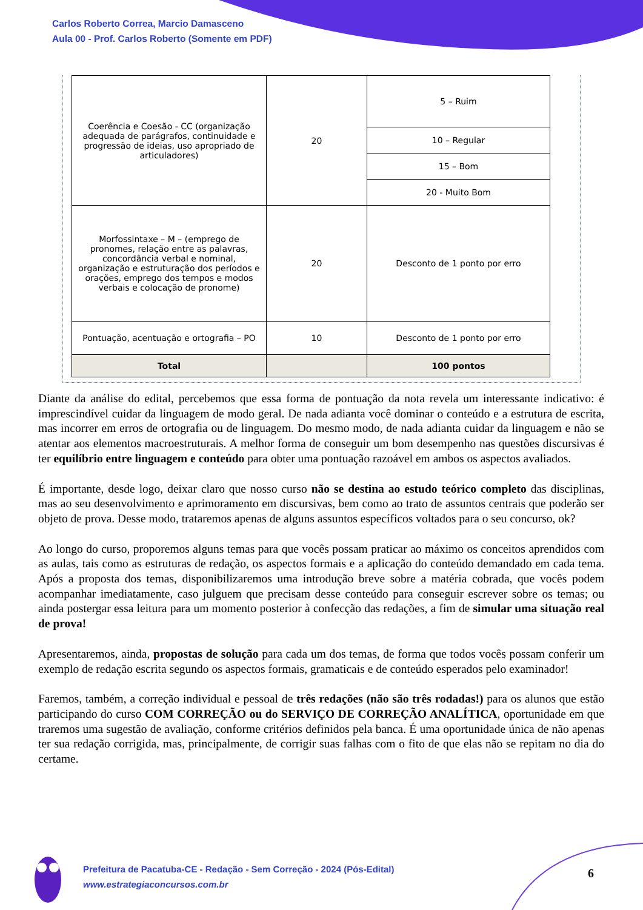Carlos Roberto Correa, Marcio Damasceno
Aula 00 - Prof. Carlos Roberto (Somente em PDF)
| Coerência e Coesão - CC (organização adequada de parágrafos, continuidade e progressão de ideias, uso apropriado de articuladores) | 20 | 5 – Ruim |
| | | 10 – Regular |
| | | 15 – Bom |
| | | 20 - Muito Bom |
| Morfossintaxe – M – (emprego de pronomes, relação entre as palavras, concordância verbal e nominal, organização e estruturação dos períodos e orações, emprego dos tempos e modos verbais e colocação de pronome) | 20 | Desconto de 1 ponto por erro |
| Pontuação, acentuação e ortografia – PO | 10 | Desconto de 1 ponto por erro |
| Total | | 100 pontos |
Diante da análise do edital, percebemos que essa forma de pontuação da nota revela um interessante indicativo: é imprescindível cuidar da linguagem de modo geral. De nada adianta você dominar o conteúdo e a estrutura de escrita, mas incorrer em erros de ortografia ou de linguagem. Do mesmo modo, de nada adianta cuidar da linguagem e não se atentar aos elementos macroestruturais. A melhor forma de conseguir um bom desempenho nas questões discursivas é ter equilíbrio entre linguagem e conteúdo para obter uma pontuação razoável em ambos os aspectos avaliados.
É importante, desde logo, deixar claro que nosso curso não se destina ao estudo teórico completo das disciplinas, mas ao seu desenvolvimento e aprimoramento em discursivas, bem como ao trato de assuntos centrais que poderão ser objeto de prova. Desse modo, trataremos apenas de alguns assuntos específicos voltados para o seu concurso, ok?
Ao longo do curso, proporemos alguns temas para que vocês possam praticar ao máximo os conceitos aprendidos com as aulas, tais como as estruturas de redação, os aspectos formais e a aplicação do conteúdo demandado em cada tema. Após a proposta dos temas, disponibilizaremos uma introdução breve sobre a matéria cobrada, que vocês podem acompanhar imediatamente, caso julguem que precisam desse conteúdo para conseguir escrever sobre os temas; ou ainda postergar essa leitura para um momento posterior à confecção das redações, a fim de simular uma situação real de prova!
Apresentaremos, ainda, propostas de solução para cada um dos temas, de forma que todos vocês possam conferir um exemplo de redação escrita segundo os aspectos formais, gramaticais e de conteúdo esperados pelo examinador!
Faremos, também, a correção individual e pessoal de três redações (não são três rodadas!) para os alunos que estão participando do curso COM CORREÇÃO ou do SERVIÇO DE CORREÇÃO ANALÍTICA, oportunidade em que traremos uma sugestão de avaliação, conforme critérios definidos pela banca. É uma oportunidade única de não apenas ter sua redação corrigida, mas, principalmente, de corrigir suas falhas com o fito de que elas não se repitam no dia do certame.
Prefeitura de Pacatuba-CE - Redação - Sem Correção - 2024 (Pós-Edital)
www.estrategiaconcursos.com.br
6